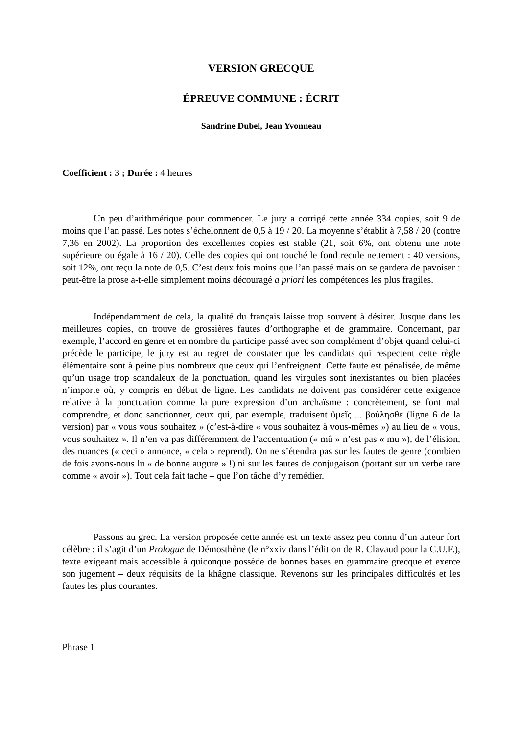VERSION GRECQUE
ÉPREUVE COMMUNE : ÉCRIT
Sandrine Dubel, Jean Yvonneau
Coefficient : 3 ; Durée : 4 heures
Un peu d’arithmétique pour commencer. Le jury a corrigé cette année 334 copies, soit 9 de moins que l’an passé. Les notes s’échelonnent de 0,5 à 19 / 20. La moyenne s’établit à 7,58 / 20 (contre 7,36 en 2002). La proportion des excellentes copies est stable (21, soit 6%, ont obtenu une note supérieure ou égale à 16 / 20). Celle des copies qui ont touché le fond recule nettement : 40 versions, soit 12%, ont reçu la note de 0,5. C’est deux fois moins que l’an passé mais on se gardera de pavoiser : peut-être la prose a-t-elle simplement moins découragé a priori les compétences les plus fragiles.
Indépendamment de cela, la qualité du français laisse trop souvent à désirer. Jusque dans les meilleures copies, on trouve de grossières fautes d’orthographe et de grammaire. Concernant, par exemple, l’accord en genre et en nombre du participe passé avec son complément d’objet quand celui-ci précède le participe, le jury est au regret de constater que les candidats qui respectent cette règle élémentaire sont à peine plus nombreux que ceux qui l’enfreignent. Cette faute est pénalisée, de même qu’un usage trop scandaleux de la ponctuation, quand les virgules sont inexistantes ou bien placées n’importe où, y compris en début de ligne. Les candidats ne doivent pas considérer cette exigence relative à la ponctuation comme la pure expression d’un archaïsme : concrètement, se font mal comprendre, et donc sanctionner, ceux qui, par exemple, traduisent ὑμεῖς ... βούλησθε (ligne 6 de la version) par « vous vous souhaitez » (c’est-à-dire « vous souhaitez à vous-mêmes ») au lieu de « vous, vous souhaitez ». Il n’en va pas différemment de l’accentuation (« mû » n’est pas « mu »), de l’élision, des nuances (« ceci » annonce, « cela » reprend). On ne s’étendra pas sur les fautes de genre (combien de fois avons-nous lu « de bonne augure » !) ni sur les fautes de conjugaison (portant sur un verbe rare comme « avoir »). Tout cela fait tache – que l’on tâche d’y remédier.
Passons au grec. La version proposée cette année est un texte assez peu connu d’un auteur fort célèbre : il s’agit d’un Prologue de Démosthène (le n°xxiv dans l’édition de R. Clavaud pour la C.U.F.), texte exigeant mais accessible à quiconque possède de bonnes bases en grammaire grecque et exerce son jugement – deux réquisits de la khâgne classique. Revenons sur les principales difficultés et les fautes les plus courantes.
Phrase 1